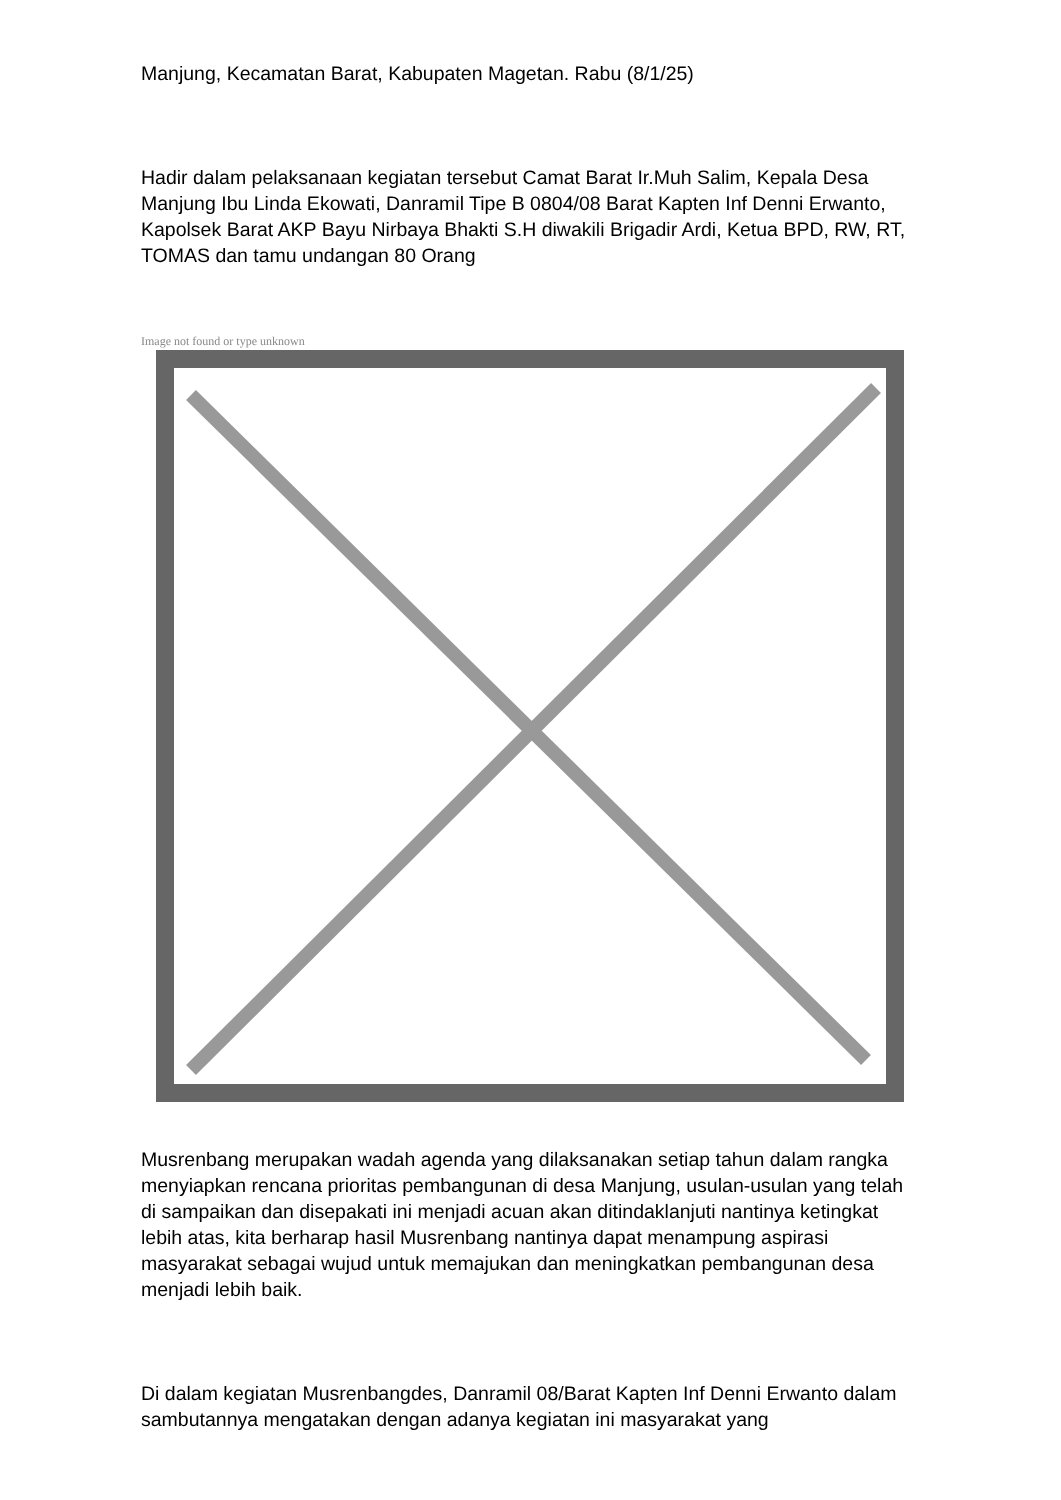Manjung, Kecamatan Barat, Kabupaten Magetan. Rabu (8/1/25)
Hadir dalam pelaksanaan kegiatan tersebut Camat Barat Ir.Muh Salim, Kepala Desa Manjung Ibu Linda Ekowati, Danramil Tipe B 0804/08 Barat Kapten Inf Denni Erwanto, Kapolsek Barat AKP Bayu Nirbaya Bhakti S.H diwakili Brigadir Ardi, Ketua BPD, RW, RT, TOMAS dan tamu undangan 80 Orang
Image not found or type unknown
Musrenbang merupakan wadah agenda yang dilaksanakan setiap tahun dalam rangka menyiapkan rencana prioritas pembangunan di desa Manjung, usulan-usulan yang telah di sampaikan dan disepakati ini menjadi acuan akan ditindaklanjuti nantinya ketingkat lebih atas, kita berharap hasil Musrenbang nantinya dapat menampung aspirasi masyarakat sebagai wujud untuk memajukan dan meningkatkan pembangunan desa menjadi lebih baik.
Di dalam kegiatan Musrenbangdes, Danramil 08/Barat Kapten Inf Denni Erwanto dalam sambutannya mengatakan dengan adanya kegiatan ini masyarakat yang